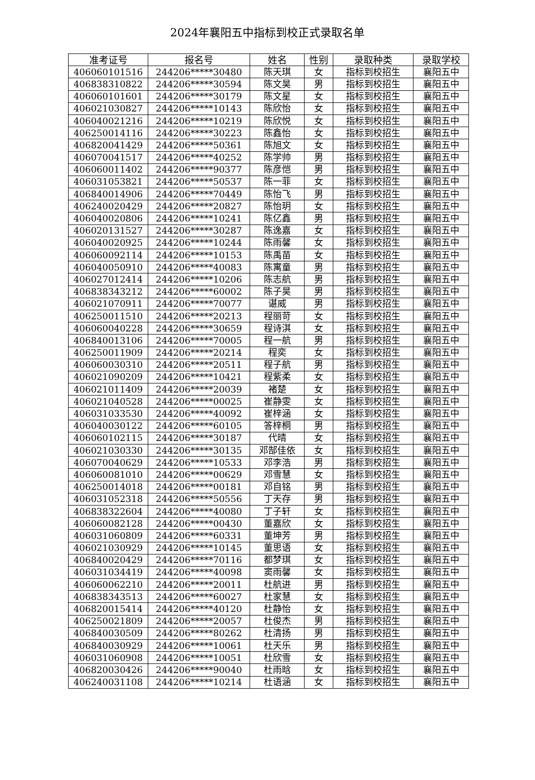2024年襄阳五中指标到校正式录取名单
| 准考证号 | 报名号 | 姓名 | 性别 | 录取种类 | 录取学校 |
| --- | --- | --- | --- | --- | --- |
| 406060101516 | 244206*****30480 | 陈天琪 | 女 | 指标到校招生 | 襄阳五中 |
| 406838310822 | 244206*****30594 | 陈文昊 | 男 | 指标到校招生 | 襄阳五中 |
| 406060101601 | 244206*****30179 | 陈文星 | 女 | 指标到校招生 | 襄阳五中 |
| 406021030827 | 244206*****10143 | 陈欣怡 | 女 | 指标到校招生 | 襄阳五中 |
| 406040021216 | 244206*****10219 | 陈欣悦 | 女 | 指标到校招生 | 襄阳五中 |
| 406250014116 | 244206*****30223 | 陈鑫怡 | 女 | 指标到校招生 | 襄阳五中 |
| 406820041429 | 244206*****50361 | 陈旭文 | 女 | 指标到校招生 | 襄阳五中 |
| 406070041517 | 244206*****40252 | 陈学帅 | 男 | 指标到校招生 | 襄阳五中 |
| 406060011402 | 244206*****90377 | 陈彦恺 | 男 | 指标到校招生 | 襄阳五中 |
| 406031053821 | 244206*****50537 | 陈一菲 | 女 | 指标到校招生 | 襄阳五中 |
| 406840014906 | 244206*****70449 | 陈怡飞 | 男 | 指标到校招生 | 襄阳五中 |
| 406240020429 | 244206*****20827 | 陈怡玥 | 女 | 指标到校招生 | 襄阳五中 |
| 406040020806 | 244206*****10241 | 陈亿鑫 | 男 | 指标到校招生 | 襄阳五中 |
| 406020131527 | 244206*****30287 | 陈逸嘉 | 女 | 指标到校招生 | 襄阳五中 |
| 406040020925 | 244206*****10244 | 陈雨馨 | 女 | 指标到校招生 | 襄阳五中 |
| 406060092114 | 244206*****10153 | 陈禹苗 | 女 | 指标到校招生 | 襄阳五中 |
| 406040050910 | 244206*****40083 | 陈寓童 | 男 | 指标到校招生 | 襄阳五中 |
| 406027012414 | 244206*****10206 | 陈志航 | 男 | 指标到校招生 | 襄阳五中 |
| 406838343212 | 244206*****60002 | 陈子昊 | 男 | 指标到校招生 | 襄阳五中 |
| 406021070911 | 244206*****70077 | 谌威 | 男 | 指标到校招生 | 襄阳五中 |
| 406250011510 | 244206*****20213 | 程丽苛 | 女 | 指标到校招生 | 襄阳五中 |
| 406060040228 | 244206*****30659 | 程诗淇 | 女 | 指标到校招生 | 襄阳五中 |
| 406840013106 | 244206*****70005 | 程一航 | 男 | 指标到校招生 | 襄阳五中 |
| 406250011909 | 244206*****20214 | 程奕 | 女 | 指标到校招生 | 襄阳五中 |
| 406060030310 | 244206*****20511 | 程子航 | 男 | 指标到校招生 | 襄阳五中 |
| 406021090209 | 244206*****10421 | 程紫柔 | 女 | 指标到校招生 | 襄阳五中 |
| 406021011409 | 244206*****20039 | 褚楚 | 女 | 指标到校招生 | 襄阳五中 |
| 406021040528 | 244206*****00025 | 崔静雯 | 女 | 指标到校招生 | 襄阳五中 |
| 406031033530 | 244206*****40092 | 崔梓涵 | 女 | 指标到校招生 | 襄阳五中 |
| 406040030122 | 244206*****60105 | 答梓桐 | 男 | 指标到校招生 | 襄阳五中 |
| 406060102115 | 244206*****30187 | 代晴 | 女 | 指标到校招生 | 襄阳五中 |
| 406021030330 | 244206*****30135 | 邓郜佳依 | 女 | 指标到校招生 | 襄阳五中 |
| 406070040629 | 244206*****10533 | 邓李浩 | 男 | 指标到校招生 | 襄阳五中 |
| 406060081010 | 244206*****00629 | 邓雪慧 | 女 | 指标到校招生 | 襄阳五中 |
| 406250014018 | 244206*****00181 | 邓自铭 | 男 | 指标到校招生 | 襄阳五中 |
| 406031052318 | 244206*****50556 | 丁天存 | 男 | 指标到校招生 | 襄阳五中 |
| 406838322604 | 244206*****40080 | 丁子轩 | 女 | 指标到校招生 | 襄阳五中 |
| 406060082128 | 244206*****00430 | 董嘉欣 | 女 | 指标到校招生 | 襄阳五中 |
| 406031060809 | 244206*****60331 | 董坤芳 | 男 | 指标到校招生 | 襄阳五中 |
| 406021030929 | 244206*****10145 | 董思语 | 女 | 指标到校招生 | 襄阳五中 |
| 406840020429 | 244206*****70116 | 都梦琪 | 女 | 指标到校招生 | 襄阳五中 |
| 406031034419 | 244206*****40098 | 窦雨馨 | 女 | 指标到校招生 | 襄阳五中 |
| 406060062210 | 244206*****20011 | 杜航进 | 男 | 指标到校招生 | 襄阳五中 |
| 406838343513 | 244206*****60027 | 杜家慧 | 女 | 指标到校招生 | 襄阳五中 |
| 406820015414 | 244206*****40120 | 杜静怡 | 女 | 指标到校招生 | 襄阳五中 |
| 406250021809 | 244206*****20057 | 杜俊杰 | 男 | 指标到校招生 | 襄阳五中 |
| 406840030509 | 244206*****80262 | 杜清扬 | 男 | 指标到校招生 | 襄阳五中 |
| 406840030929 | 244206*****10061 | 杜天乐 | 男 | 指标到校招生 | 襄阳五中 |
| 406031060908 | 244206*****10051 | 杜欣雪 | 女 | 指标到校招生 | 襄阳五中 |
| 406820030426 | 244206*****90040 | 杜雨晗 | 女 | 指标到校招生 | 襄阳五中 |
| 406240031108 | 244206*****10214 | 杜语涵 | 女 | 指标到校招生 | 襄阳五中 |